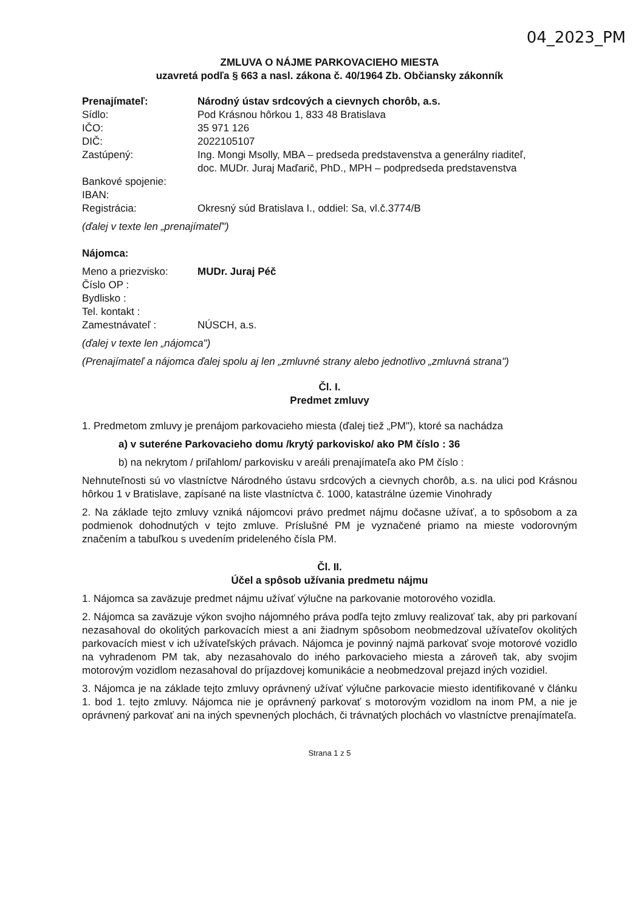04_2023_PM
ZMLUVA O NÁJME PARKOVACIEHO MIESTA
uzavretá podľa § 663 a nasl. zákona č. 40/1964 Zb. Občiansky zákonník
| Prenajímateľ: | Národný ústav srdcových a cievnych chorôb, a.s. |
| Sídlo: | Pod Krásnou hôrkou 1, 833 48 Bratislava |
| IČO: | 35 971 126 |
| DIČ: | 2022105107 |
| Zastúpený: | Ing. Mongi Msolly, MBA – predseda predstavenstva a generálny riaditeľ, doc. MUDr. Juraj Maďarič, PhD., MPH – podpredseda predstavenstva |
| Bankové spojenie: | |
| IBAN: | |
| Registrácia: | Okresný súd Bratislava I., oddiel: Sa, vl.č.3774/B |
(ďalej v texte len „prenajímateľ")
Nájomca:
| Meno a priezvisko: | MUDr. Juraj Péč |
| Číslo OP : | |
| Bydlisko : | |
| Tel. kontakt : | |
| Zamestnávateľ : | NÚSCH, a.s. |
(ďalej v texte len „nájomca")
(Prenajímateľ a nájomca ďalej spolu aj len „zmluvné strany alebo jednotlivo „zmluvná strana")
Čl. I.
Predmet zmluvy
1. Predmetom zmluvy je prenájom parkovacieho miesta (ďalej tiež „PM"), ktoré sa nachádza
a) v suteréne Parkovacieho domu /krytý parkovisko/ ako PM číslo : 36
b) na nekrytom / priľahlom/ parkovisku v areáli prenajímateľa ako PM číslo :
Nehnuteľnosti sú vo vlastníctve Národného ústavu srdcových a cievnych chorôb, a.s. na ulici pod Krásnou hôrkou 1 v Bratislave, zapísané na liste vlastníctva č. 1000, katastrálne územie Vinohrady
2. Na základe tejto zmluvy vzniká nájomcovi právo predmet nájmu dočasne užívať, a to spôsobom a za podmienok dohodnutých v tejto zmluve. Príslušné PM je vyznačené priamo na mieste vodorovným značením a tabuľkou s uvedením prideleného čísla PM.
Čl. II.
Účel a spôsob užívania predmetu nájmu
1. Nájomca sa zaväzuje predmet nájmu užívať výlučne na parkovanie motorového vozidla.
2. Nájomca sa zaväzuje výkon svojho nájomného práva podľa tejto zmluvy realizovať tak, aby pri parkovaní nezasahoval do okolitých parkovacích miest a ani žiadnym spôsobom neobmedzoval užívateľov okolitých parkovacích miest v ich užívateľských právach. Nájomca je povinný najmä parkovať svoje motorové vozidlo na vyhradenom PM tak, aby nezasahovalo do iného parkovacieho miesta a zároveň tak, aby svojim motorovým vozidlom nezasahoval do príjazdovej komunikácie a neobmedzoval prejazd iných vozidiel.
3. Nájomca je na základe tejto zmluvy oprávnený užívať výlučne parkovacie miesto identifikované v článku 1. bod 1. tejto zmluvy. Nájomca nie je oprávnený parkovať s motorovým vozidlom na inom PM, a nie je oprávnený parkovať ani na iných spevnených plochách, či trávnatých plochách vo vlastníctve prenajímateľa.
Strana 1 z 5